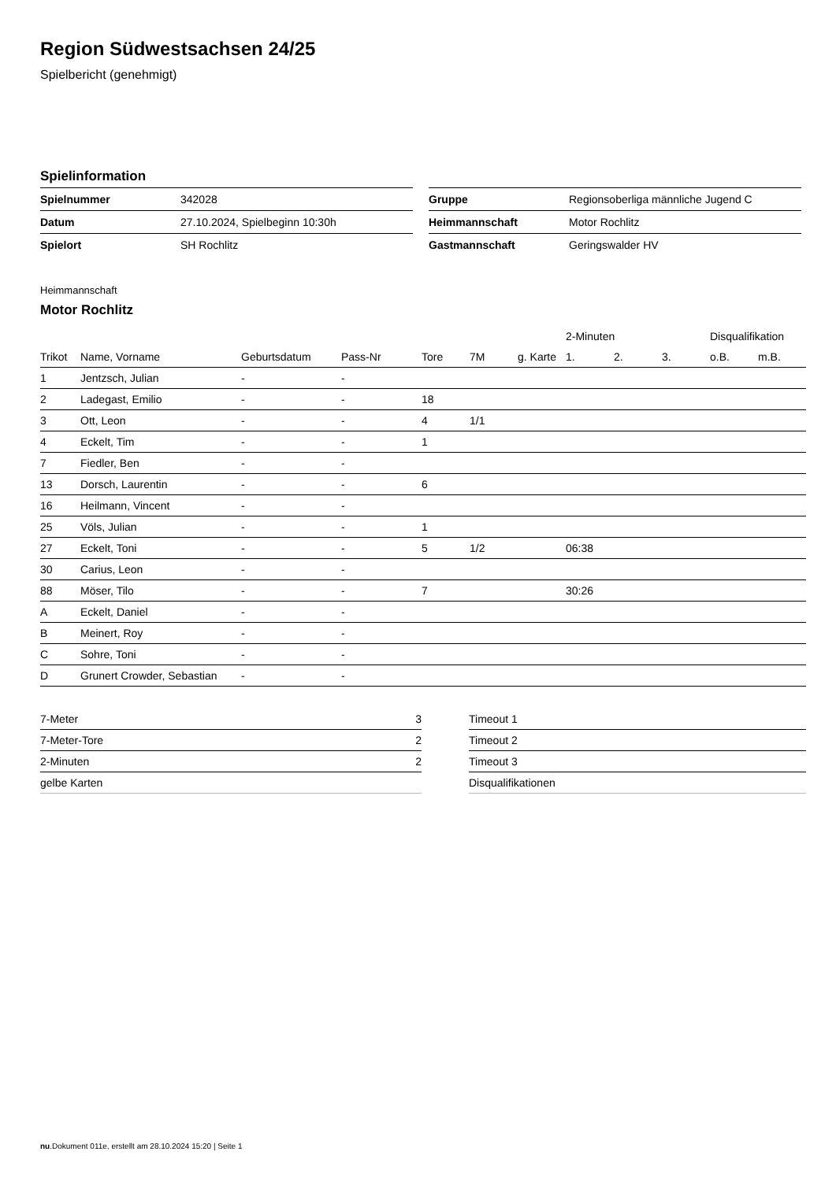Region Südwestsachsen 24/25
Spielbericht (genehmigt)
Spielinformation
| Spielnummer | 342028 |
| Datum | 27.10.2024, Spielbeginn 10:30h |
| Spielort | SH Rochlitz |
| Gruppe | Regionsoberliga männliche Jugend C |
| Heimmannschaft | Motor Rochlitz |
| Gastmannschaft | Geringswalder HV |
Heimmannschaft
Motor Rochlitz
| | | | | | | | 2-Minuten | | | Disqualifikation | |
| --- | --- | --- | --- | --- | --- | --- | --- | --- | --- | --- | --- |
| Trikot | Name, Vorname | Geburtsdatum | Pass-Nr | Tore | 7M | g. Karte | 1. | 2. | 3. | o.B. | m.B. |
| 1 | Jentzsch, Julian | - | - | | | | | | | | |
| 2 | Ladegast, Emilio | - | - | 18 | | | | | | | |
| 3 | Ott, Leon | - | - | 4 | 1/1 | | | | | | |
| 4 | Eckelt, Tim | - | - | 1 | | | | | | | |
| 7 | Fiedler, Ben | - | - | | | | | | | | |
| 13 | Dorsch, Laurentin | - | - | 6 | | | | | | | |
| 16 | Heilmann, Vincent | - | - | | | | | | | | |
| 25 | Völs, Julian | - | - | 1 | | | | | | | |
| 27 | Eckelt, Toni | - | - | 5 | 1/2 | | 06:38 | | | | |
| 30 | Carius, Leon | - | - | | | | | | | | |
| 88 | Möser, Tilo | - | - | 7 | | | 30:26 | | | | |
| A | Eckelt, Daniel | - | - | | | | | | | | |
| B | Meinert, Roy | - | - | | | | | | | | |
| C | Sohre, Toni | - | - | | | | | | | | |
| D | Grunert Crowder, Sebastian | - | - | | | | | | | | |
| 7-Meter | 3 |
| 7-Meter-Tore | 2 |
| 2-Minuten | 2 |
| gelbe Karten | |
| Timeout 1 |
| Timeout 2 |
| Timeout 3 |
| Disqualifikationen |
nu.Dokument 011e, erstellt am 28.10.2024 15:20 | Seite 1